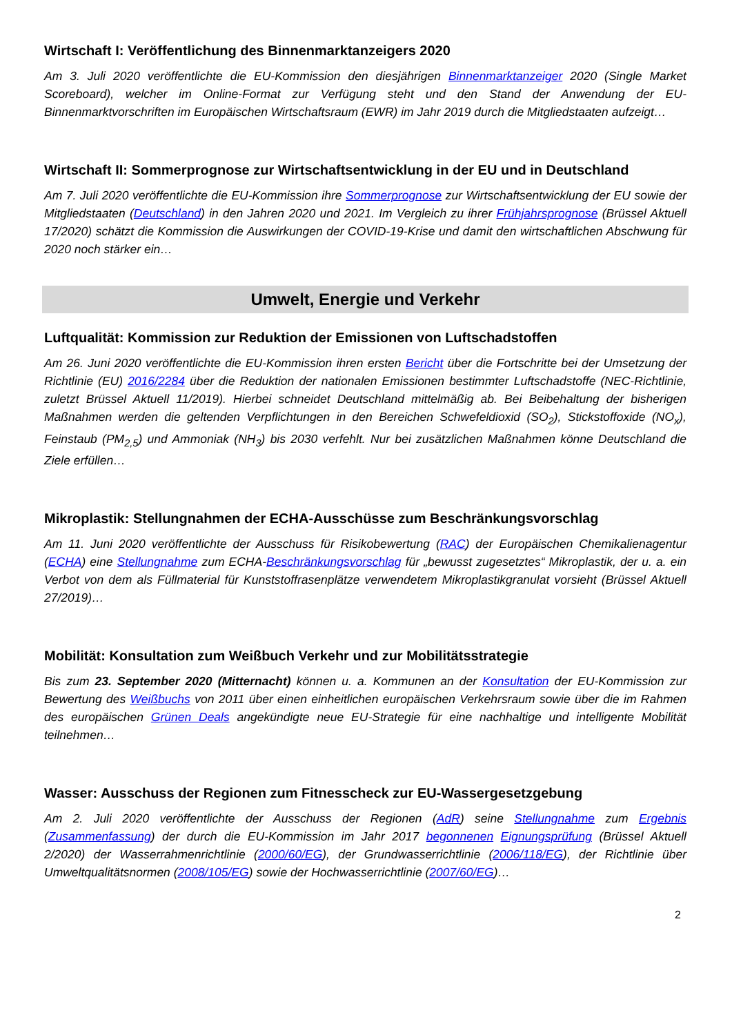Wirtschaft I: Veröffentlichung des Binnenmarktanzeigers 2020
Am 3. Juli 2020 veröffentlichte die EU-Kommission den diesjährigen Binnenmarktanzeiger 2020 (Single Market Scoreboard), welcher im Online-Format zur Verfügung steht und den Stand der Anwendung der EU-Binnenmarktvorschriften im Europäischen Wirtschaftsraum (EWR) im Jahr 2019 durch die Mitgliedstaaten aufzeigt…
Wirtschaft II: Sommerprognose zur Wirtschaftsentwicklung in der EU und in Deutschland
Am 7. Juli 2020 veröffentlichte die EU-Kommission ihre Sommerprognose zur Wirtschaftsentwicklung der EU sowie der Mitgliedstaaten (Deutschland) in den Jahren 2020 und 2021. Im Vergleich zu ihrer Frühjahrsprognose (Brüssel Aktuell 17/2020) schätzt die Kommission die Auswirkungen der COVID-19-Krise und damit den wirtschaftlichen Abschwung für 2020 noch stärker ein…
Umwelt, Energie und Verkehr
Luftqualität: Kommission zur Reduktion der Emissionen von Luftschadstoffen
Am 26. Juni 2020 veröffentlichte die EU-Kommission ihren ersten Bericht über die Fortschritte bei der Umsetzung der Richtlinie (EU) 2016/2284 über die Reduktion der nationalen Emissionen bestimmter Luftschadstoffe (NEC-Richtlinie, zuletzt Brüssel Aktuell 11/2019). Hierbei schneidet Deutschland mittelmäßig ab. Bei Beibehaltung der bisherigen Maßnahmen werden die geltenden Verpflichtungen in den Bereichen Schwefeldioxid (SO<sub>2</sub>), Stickstoffoxide (NO<sub>x</sub>), Feinstaub (PM<sub>2,5</sub>) und Ammoniak (NH<sub>3</sub>) bis 2030 verfehlt. Nur bei zusätzlichen Maßnahmen könne Deutschland die Ziele erfüllen…
Mikroplastik: Stellungnahmen der ECHA-Ausschüsse zum Beschränkungsvorschlag
Am 11. Juni 2020 veröffentlichte der Ausschuss für Risikobewertung (RAC) der Europäischen Chemikalienagentur (ECHA) eine Stellungnahme zum ECHA-Beschränkungsvorschlag für „bewusst zugesetztes“ Mikroplastik, der u. a. ein Verbot von dem als Füllmaterial für Kunststoffrasenplätze verwendetem Mikroplastikgranulat vorsieht (Brüssel Aktuell 27/2019)…
Mobilität: Konsultation zum Weißbuch Verkehr und zur Mobilitätsstrategie
Bis zum 23. September 2020 (Mitternacht) können u. a. Kommunen an der Konsultation der EU-Kommission zur Bewertung des Weißbuchs von 2011 über einen einheitlichen europäischen Verkehrsraum sowie über die im Rahmen des europäischen Grünen Deals angekündigte neue EU-Strategie für eine nachhaltige und intelligente Mobilität teilnehmen…
Wasser: Ausschuss der Regionen zum Fitnesscheck zur EU-Wassergesetzgebung
Am 2. Juli 2020 veröffentlichte der Ausschuss der Regionen (AdR) seine Stellungnahme zum Ergebnis (Zusammenfassung) der durch die EU-Kommission im Jahr 2017 begonnenen Eignungsprüfung (Brüssel Aktuell 2/2020) der Wasserrahmenrichtlinie (2000/60/EG), der Grundwasserrichtlinie (2006/118/EG), der Richtlinie über Umweltqualitätsnormen (2008/105/EG) sowie der Hochwasserrichtlinie (2007/60/EG)…
2